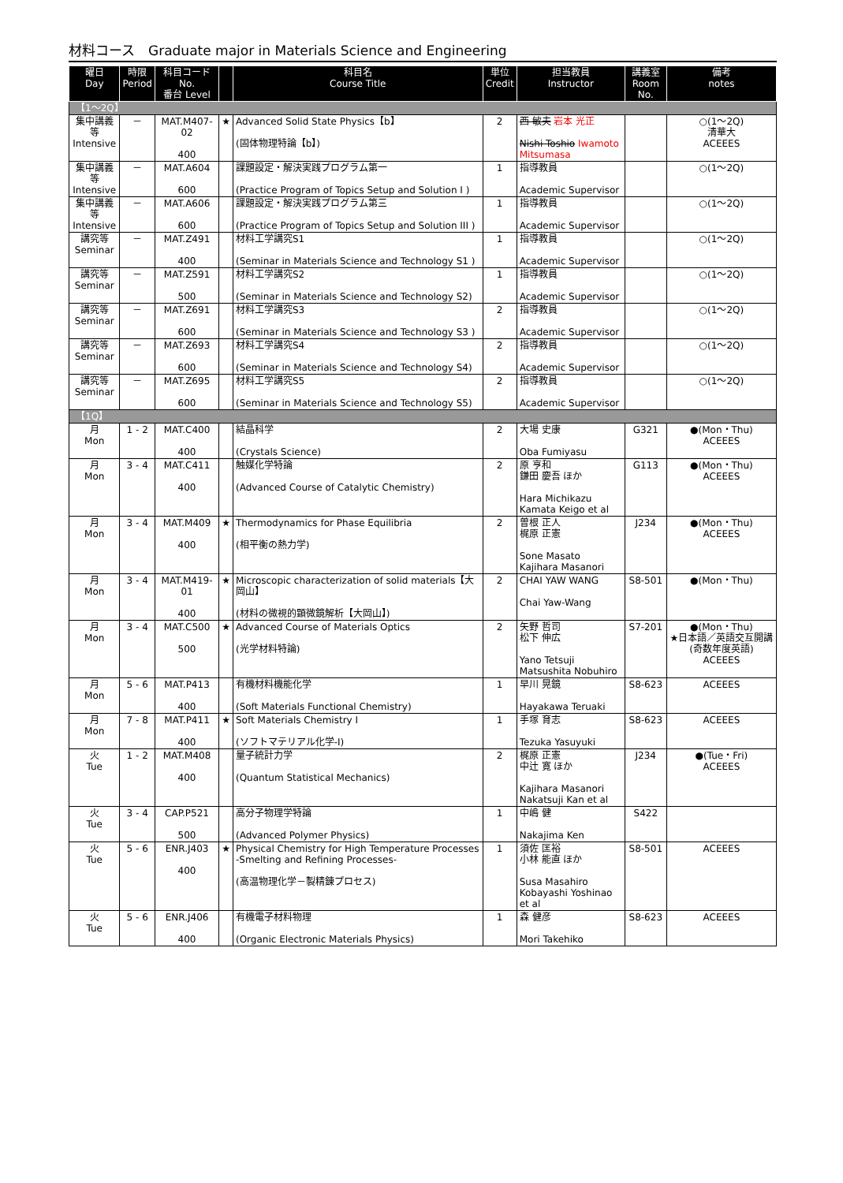材料コース　Graduate major in Materials Science and Engineering
| 曜日 Day | 時限 Period | 科目コード No. 番台 Level | | 科目名 Course Title | 単位 Credit | 担当教員 Instructor | 講義室 Room No. | 備考 notes |
| --- | --- | --- | --- | --- | --- | --- | --- | --- |
| 【1～2Q】 | | | | | | | | |
| 集中講義等 Intensive | － | MAT.M407-02 400 | ★ | Advanced Solid State Physics【b】 (固体物理特論【b】) | 2 | 西 敏夫 岩本 光正 Nishi Toshio Iwamoto Mitsumasa | | ○(1～2Q) 清華大 ACEEES |
| 集中講義等 Intensive | － | MAT.A604 600 | | 課題設定・解決実践プログラム第一 (Practice Program of Topics Setup and Solution I ) | 1 | 指導教員 Academic Supervisor | | ○(1～2Q) |
| 集中講義等 Intensive | － | MAT.A606 600 | | 課題設定・解決実践プログラム第三 (Practice Program of Topics Setup and Solution III ) | 1 | 指導教員 Academic Supervisor | | ○(1～2Q) |
| 講究等 Seminar | － | MAT.Z491 400 | | 材料工学講究S1 (Seminar in Materials Science and Technology S1 ) | 1 | 指導教員 Academic Supervisor | | ○(1～2Q) |
| 講究等 Seminar | － | MAT.Z591 500 | | 材料工学講究S2 (Seminar in Materials Science and Technology S2) | 1 | 指導教員 Academic Supervisor | | ○(1～2Q) |
| 講究等 Seminar | － | MAT.Z691 600 | | 材料工学講究S3 (Seminar in Materials Science and Technology S3 ) | 2 | 指導教員 Academic Supervisor | | ○(1～2Q) |
| 講究等 Seminar | － | MAT.Z693 600 | | 材料工学講究S4 (Seminar in Materials Science and Technology S4) | 2 | 指導教員 Academic Supervisor | | ○(1～2Q) |
| 講究等 Seminar | － | MAT.Z695 600 | | 材料工学講究S5 (Seminar in Materials Science and Technology S5) | 2 | 指導教員 Academic Supervisor | | ○(1～2Q) |
| 【1Q】 | | | | | | | | |
| 月 Mon | 1 - 2 | MAT.C400 400 | | 結晶科学 (Crystals Science) | 2 | 大場 史康 Oba Fumiyasu | G321 | ●(Mon・Thu) ACEEES |
| 月 Mon | 3 - 4 | MAT.C411 400 | | 触媒化学特論 (Advanced Course of Catalytic Chemistry) | 2 | 原 亨和 鎌田 慶吾 ほか Hara Michikazu Kamata Keigo et al | G113 | ●(Mon・Thu) ACEEES |
| 月 Mon | 3 - 4 | MAT.M409 400 | ★ | Thermodynamics for Phase Equilibria (相平衡の熱力学) | 2 | 曽根 正人 梶原 正憲 Sone Masato Kajihara Masanori | J234 | ●(Mon・Thu) ACEEES |
| 月 Mon | 3 - 4 | MAT.M419-01 400 | ★ | Microscopic characterization of solid materials【大岡山】 (材料の微視的顕微鏡解析【大岡山】) | 2 | CHAI YAW WANG Chai Yaw-Wang | S8-501 | ●(Mon・Thu) |
| 月 Mon | 3 - 4 | MAT.C500 500 | ★ | Advanced Course of Materials Optics (光学材料特論) | 2 | 矢野 哲司 松下 伸広 Yano Tetsuji Matsushita Nobuhiro | S7-201 | ●(Mon・Thu) ★日本語／英語交互開講(奇数年度英語) ACEEES |
| 月 Mon | 5 - 6 | MAT.P413 400 | | 有機材料機能化学 (Soft Materials Functional Chemistry) | 1 | 早川 晃鏡 Hayakawa Teruaki | S8-623 | ACEEES |
| 月 Mon | 7 - 8 | MAT.P411 400 | ★ | Soft Materials Chemistry I (ソフトマテリアル化学-I) | 1 | 手塚 育志 Tezuka Yasuyuki | S8-623 | ACEEES |
| 火 Tue | 1 - 2 | MAT.M408 400 | | 量子統計力学 (Quantum Statistical Mechanics) | 2 | 梶原 正憲 中辻 寛 ほか Kajihara Masanori Nakatsuji Kan et al | J234 | ●(Tue・Fri) ACEEES |
| 火 Tue | 3 - 4 | CAP.P521 500 | | 高分子物理学特論 (Advanced Polymer Physics) | 1 | 中嶋 健 Nakajima Ken | S422 | |
| 火 Tue | 5 - 6 | ENR.J403 400 | ★ | Physical Chemistry for High Temperature Processes -Smelting and Refining Processes- (高温物理化学－製精錬プロセス) | 1 | 須佐 匡裕 小林 能直 ほか Susa Masahiro Kobayashi Yoshinao et al | S8-501 | ACEEES |
| 火 Tue | 5 - 6 | ENR.J406 400 | | 有機電子材料物理 (Organic Electronic Materials Physics) | 1 | 森 健彦 Mori Takehiko | S8-623 | ACEEES |